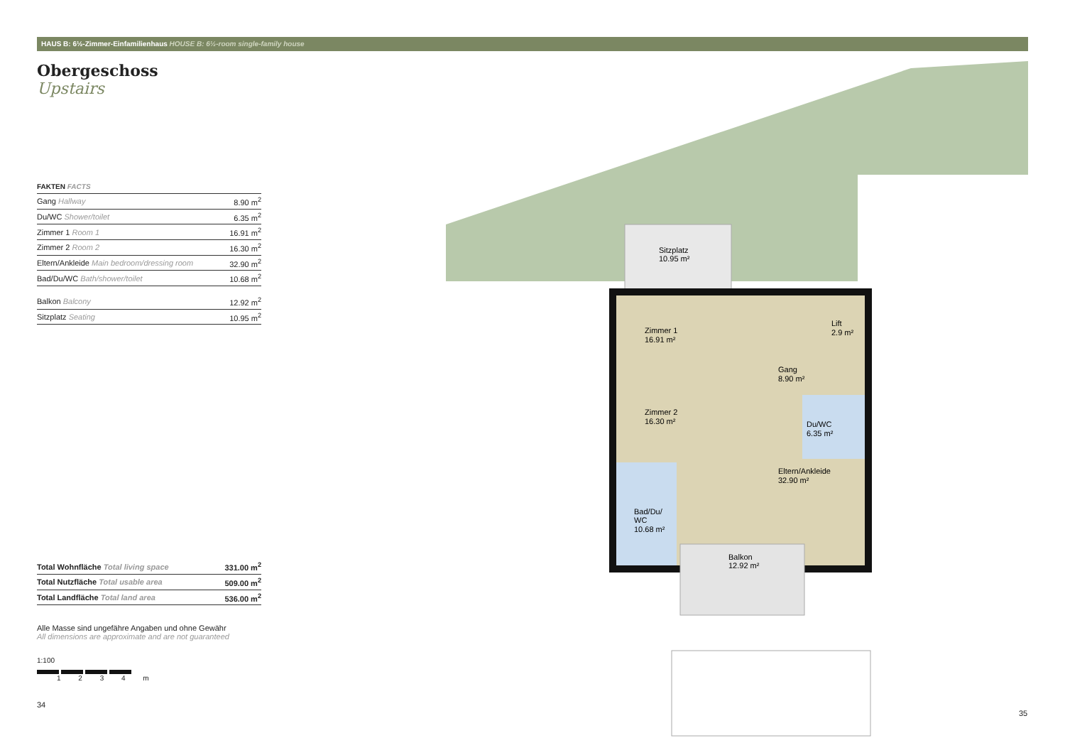HAUS B: 6½-Zimmer-Einfamilienhaus HOUSE B: 6½-room single-family house
Obergeschoss
Upstairs
FAKTEN FACTS
| Gang Hallway | 8.90 m<sup>2</sup> |
| Du/WC Shower/toilet | 6.35 m<sup>2</sup> |
| Zimmer 1 Room 1 | 16.91 m<sup>2</sup> |
| Zimmer 2 Room 2 | 16.30 m<sup>2</sup> |
| Eltern/Ankleide Main bedroom/dressing room | 32.90 m<sup>2</sup> |
| Bad/Du/WC Bath/shower/toilet | 10.68 m<sup>2</sup> |
| Balkon Balcony | 12.92 m<sup>2</sup> |
| Sitzplatz Seating | 10.95 m<sup>2</sup> |
| Total Wohnfläche Total living space | 331.00 m<sup>2</sup> |
| Total Nutzfläche Total usable area | 509.00 m<sup>2</sup> |
| Total Landfläche Total land area | 536.00 m<sup>2</sup> |
Alle Masse sind ungefähre Angaben und ohne Gewähr
All dimensions are approximate and are not guaranteed
1:100
1 2 3 4 m
34
Sitzplatz
10.95 m²
Zimmer 1
16.91 m²
Zimmer 2
16.30 m²
Gang
8.90 m²
Lift
2.9 m²
Du/WC
6.35 m²
Eltern/Ankleide
32.90 m²
Bad/Du/
WC
10.68 m²
Balkon
12.92 m²
35